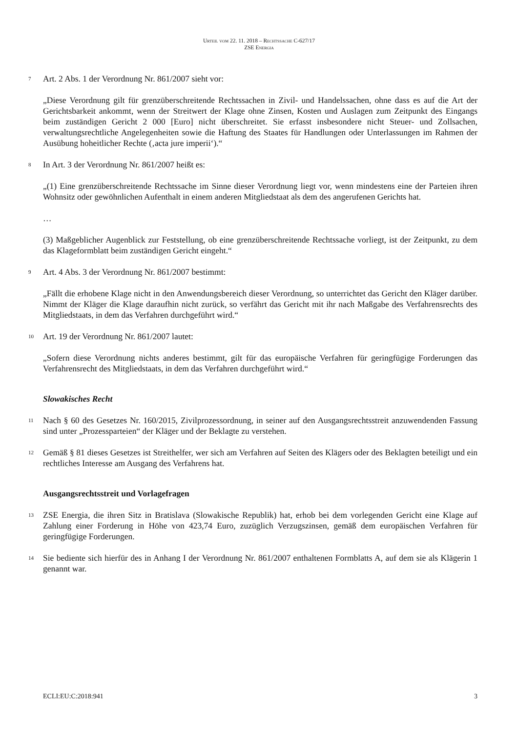Urteil vom 22. 11. 2018 – Rechtssache C-627/17
ZSE Energia
7 Art. 2 Abs. 1 der Verordnung Nr. 861/2007 sieht vor:
„Diese Verordnung gilt für grenzüberschreitende Rechtssachen in Zivil- und Handelssachen, ohne dass es auf die Art der Gerichtsbarkeit ankommt, wenn der Streitwert der Klage ohne Zinsen, Kosten und Auslagen zum Zeitpunkt des Eingangs beim zuständigen Gericht 2 000 [Euro] nicht überschreitet. Sie erfasst insbesondere nicht Steuer- und Zollsachen, verwaltungsrechtliche Angelegenheiten sowie die Haftung des Staates für Handlungen oder Unterlassungen im Rahmen der Ausübung hoheitlicher Rechte (‚acta jure imperii‘).“
8 In Art. 3 der Verordnung Nr. 861/2007 heißt es:
„(1) Eine grenzüberschreitende Rechtssache im Sinne dieser Verordnung liegt vor, wenn mindestens eine der Parteien ihren Wohnsitz oder gewöhnlichen Aufenthalt in einem anderen Mitgliedstaat als dem des angerufenen Gerichts hat.
…
(3) Maßgeblicher Augenblick zur Feststellung, ob eine grenzüberschreitende Rechtssache vorliegt, ist der Zeitpunkt, zu dem das Klageformblatt beim zuständigen Gericht eingeht.“
9 Art. 4 Abs. 3 der Verordnung Nr. 861/2007 bestimmt:
„Fällt die erhobene Klage nicht in den Anwendungsbereich dieser Verordnung, so unterrichtet das Gericht den Kläger darüber. Nimmt der Kläger die Klage daraufhin nicht zurück, so verfährt das Gericht mit ihr nach Maßgabe des Verfahrensrechts des Mitgliedstaats, in dem das Verfahren durchgeführt wird.“
10 Art. 19 der Verordnung Nr. 861/2007 lautet:
„Sofern diese Verordnung nichts anderes bestimmt, gilt für das europäische Verfahren für geringfügige Forderungen das Verfahrensrecht des Mitgliedstaats, in dem das Verfahren durchgeführt wird.“
Slowakisches Recht
11 Nach § 60 des Gesetzes Nr. 160/2015, Zivilprozessordnung, in seiner auf den Ausgangsrechtsstreit anzuwendenden Fassung sind unter „Prozessparteien“ der Kläger und der Beklagte zu verstehen.
12 Gemäß § 81 dieses Gesetzes ist Streithelfer, wer sich am Verfahren auf Seiten des Klägers oder des Beklagten beteiligt und ein rechtliches Interesse am Ausgang des Verfahrens hat.
Ausgangsrechtsstreit und Vorlagefragen
13 ZSE Energia, die ihren Sitz in Bratislava (Slowakische Republik) hat, erhob bei dem vorlegenden Gericht eine Klage auf Zahlung einer Forderung in Höhe von 423,74 Euro, zuzüglich Verzugszinsen, gemäß dem europäischen Verfahren für geringfügige Forderungen.
14 Sie bediente sich hierfür des in Anhang I der Verordnung Nr. 861/2007 enthaltenen Formblatts A, auf dem sie als Klägerin 1 genannt war.
ECLI:EU:C:2018:941 3